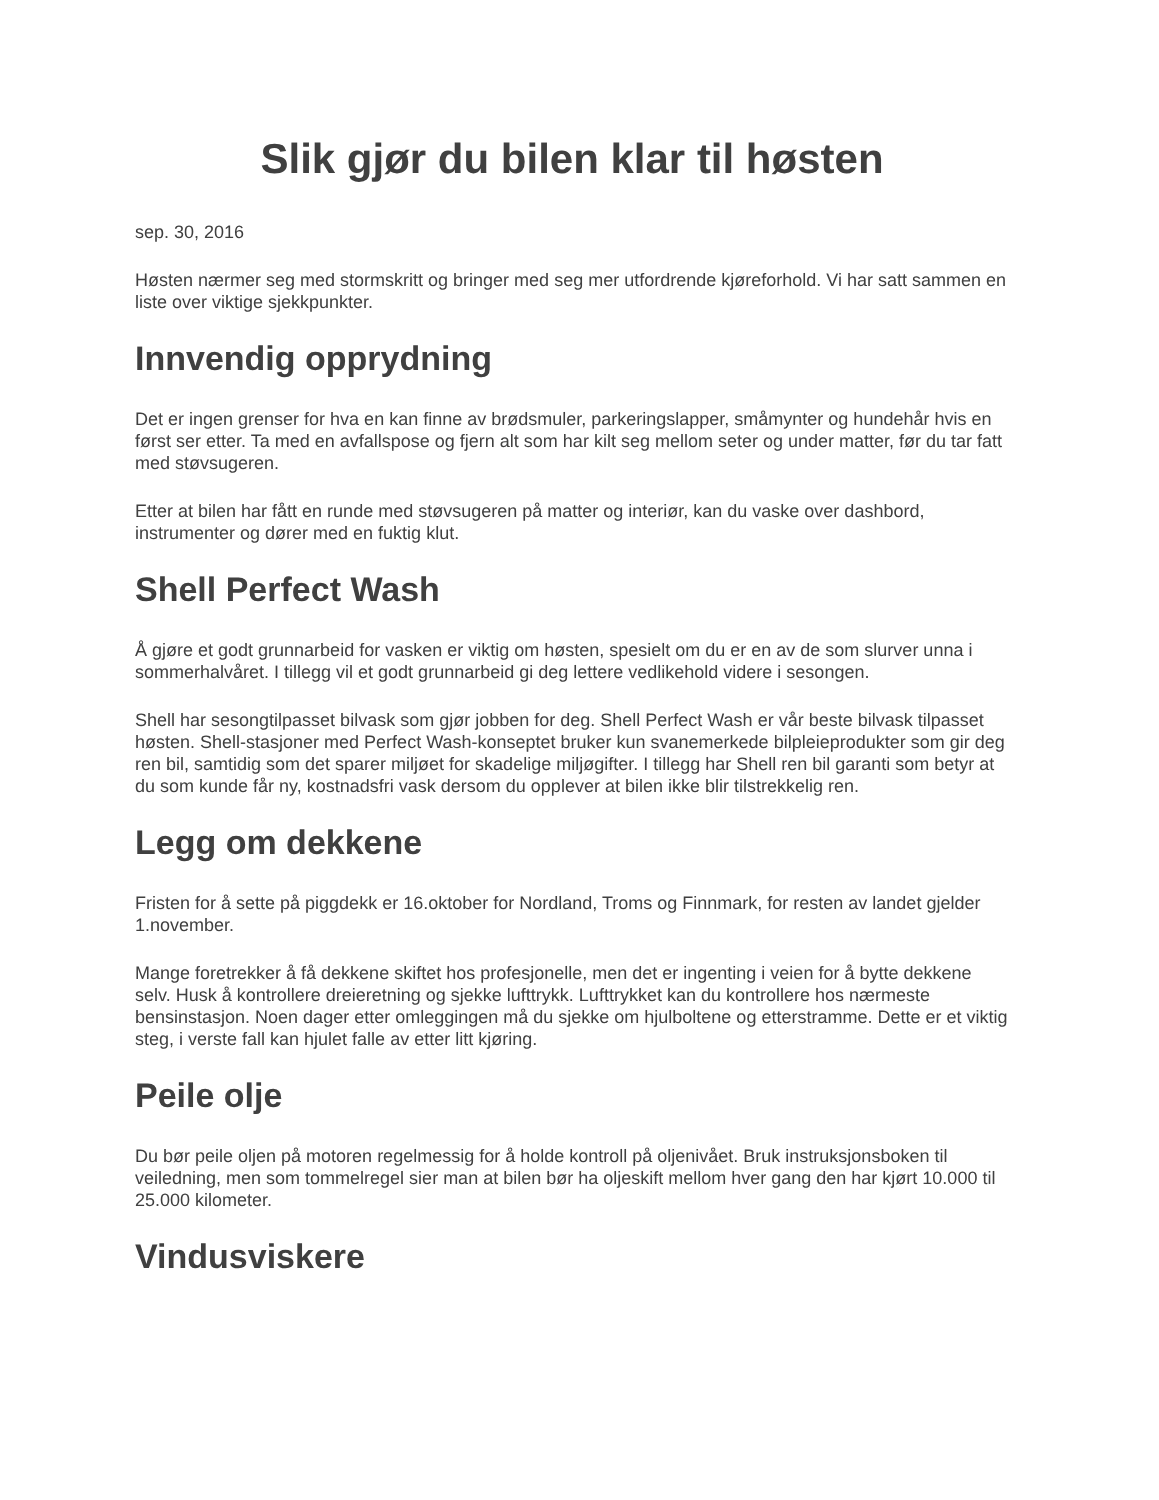Slik gjør du bilen klar til høsten
sep. 30, 2016
Høsten nærmer seg med stormskritt og bringer med seg mer utfordrende kjøreforhold. Vi har satt sammen en liste over viktige sjekkpunkter.
Innvendig opprydning
Det er ingen grenser for hva en kan finne av brødsmuler, parkeringslapper, småmynter og hundehår hvis en først ser etter. Ta med en avfallspose og fjern alt som har kilt seg mellom seter og under matter, før du tar fatt med støvsugeren.
Etter at bilen har fått en runde med støvsugeren på matter og interiør, kan du vaske over dashbord, instrumenter og dører med en fuktig klut.
Shell Perfect Wash
Å gjøre et godt grunnarbeid for vasken er viktig om høsten, spesielt om du er en av de som slurver unna i sommerhalvåret. I tillegg vil et godt grunnarbeid gi deg lettere vedlikehold videre i sesongen.
Shell har sesongtilpasset bilvask som gjør jobben for deg. Shell Perfect Wash er vår beste bilvask tilpasset høsten. Shell-stasjoner med Perfect Wash-konseptet bruker kun svanemerkede bilpleieprodukter som gir deg ren bil, samtidig som det sparer miljøet for skadelige miljøgifter. I tillegg har Shell ren bil garanti som betyr at du som kunde får ny, kostnadsfri vask dersom du opplever at bilen ikke blir tilstrekkelig ren.
Legg om dekkene
Fristen for å sette på piggdekk er 16.oktober for Nordland, Troms og Finnmark, for resten av landet gjelder 1.november.
Mange foretrekker å få dekkene skiftet hos profesjonelle, men det er ingenting i veien for å bytte dekkene selv. Husk å kontrollere dreieretning og sjekke lufttrykk. Lufttrykket kan du kontrollere hos nærmeste bensinstasjon. Noen dager etter omleggingen må du sjekke om hjulboltene og etterstramme. Dette er et viktig steg, i verste fall kan hjulet falle av etter litt kjøring.
Peile olje
Du bør peile oljen på motoren regelmessig for å holde kontroll på oljenivået. Bruk instruksjonsboken til veiledning, men som tommelregel sier man at bilen bør ha oljeskift mellom hver gang den har kjørt 10.000 til 25.000 kilometer.
Vindusviskere